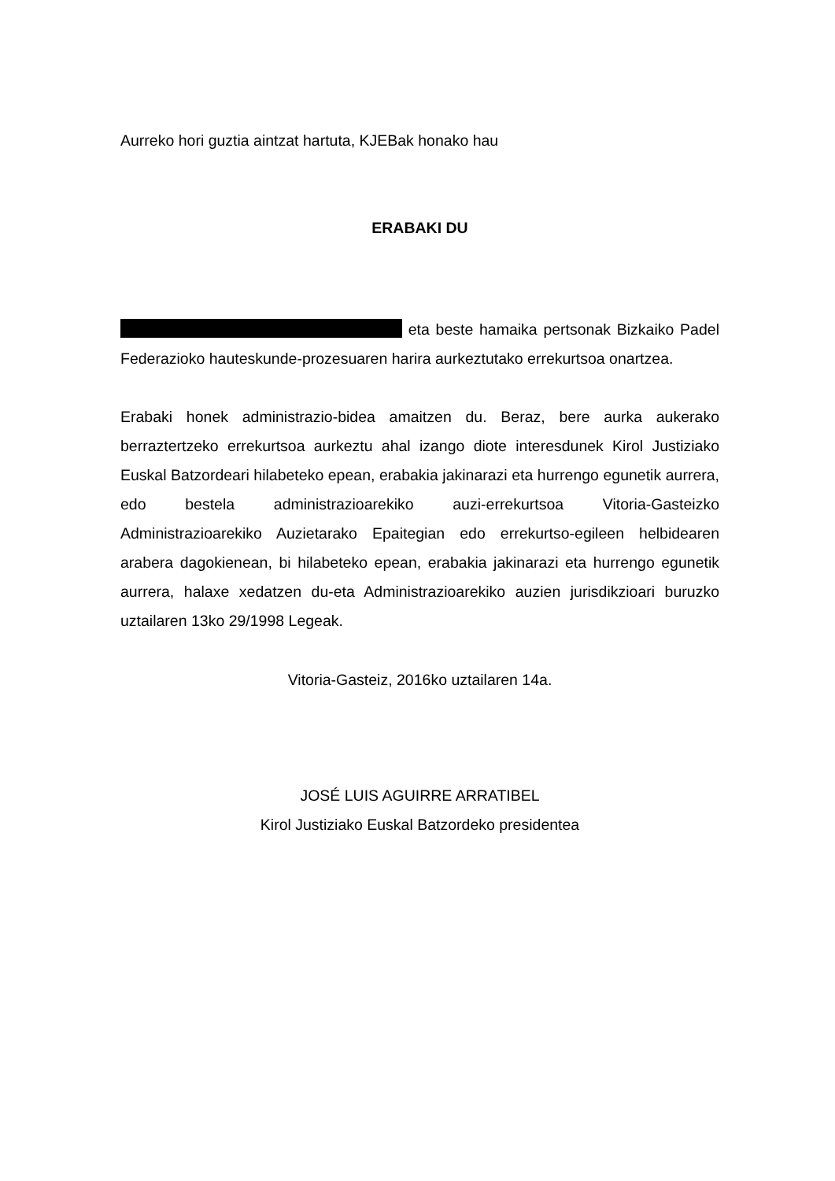Aurreko hori guztia aintzat hartuta, KJEBak honako hau
ERABAKI DU
eta beste hamaika pertsonak Bizkaiko Padel Federazioko hauteskunde-prozesuaren harira aurkeztutako errekurtsoa onartzea.
Erabaki honek administrazio-bidea amaitzen du. Beraz, bere aurka aukerako berraztertzeko errekurtsoa aurkeztu ahal izango diote interesdunek Kirol Justiziako Euskal Batzordeari hilabeteko epean, erabakia jakinarazi eta hurrengo egunetik aurrera, edo bestela administrazioarekiko auzi-errekurtsoa Vitoria-Gasteizko Administrazioarekiko Auzietarako Epaitegian edo errekurtso-egileen helbidearen arabera dagokienean, bi hilabeteko epean, erabakia jakinarazi eta hurrengo egunetik aurrera, halaxe xedatzen du-eta Administrazioarekiko auzien jurisdikzioari buruzko uztailaren 13ko 29/1998 Legeak.
Vitoria-Gasteiz, 2016ko uztailaren 14a.
JOSÉ LUIS AGUIRRE ARRATIBEL
Kirol Justiziako Euskal Batzordeko presidentea